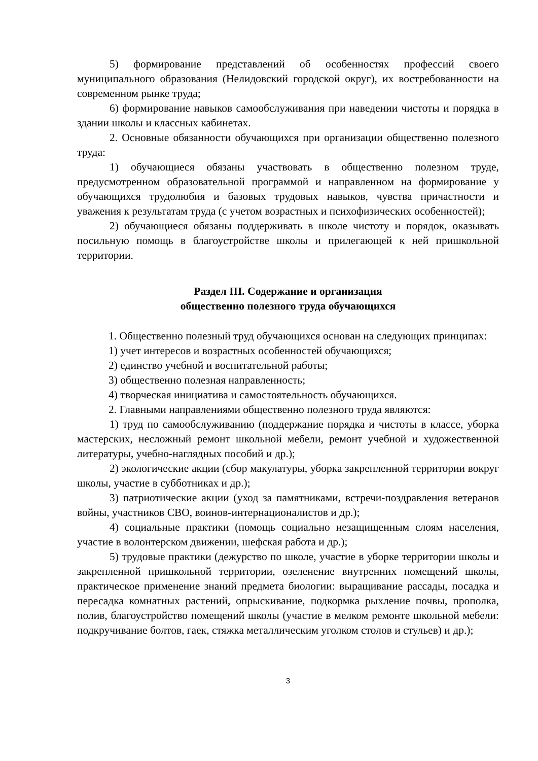5) формирование представлений об особенностях профессий своего муниципального образования (Нелидовский городской округ), их востребованности на современном рынке труда;
6) формирование навыков самообслуживания при наведении чистоты и порядка в здании школы и классных кабинетах.
2. Основные обязанности обучающихся при организации общественно полезного труда:
1) обучающиеся обязаны участвовать в общественно полезном труде, предусмотренном образовательной программой и направленном на формирование у обучающихся трудолюбия и базовых трудовых навыков, чувства причастности и уважения к результатам труда (с учетом возрастных и психофизических особенностей);
2) обучающиеся обязаны поддерживать в школе чистоту и порядок, оказывать посильную помощь в благоустройстве школы и прилегающей к ней пришкольной территории.
Раздел III. Содержание и организация
общественно полезного труда обучающихся
1. Общественно полезный труд обучающихся основан на следующих принципах:
1) учет интересов и возрастных особенностей обучающихся;
2) единство учебной и воспитательной работы;
3) общественно полезная направленность;
4) творческая инициатива и самостоятельность обучающихся.
2. Главными направлениями общественно полезного труда являются:
1) труд по самообслуживанию (поддержание порядка и чистоты в классе, уборка мастерских, несложный ремонт школьной мебели, ремонт учебной и художественной литературы, учебно-наглядных пособий и др.);
2) экологические акции (сбор макулатуры, уборка закрепленной территории вокруг школы, участие в субботниках и др.);
3) патриотические акции (уход за памятниками, встречи-поздравления ветеранов войны, участников СВО, воинов-интернационалистов и др.);
4) социальные практики (помощь социально незащищенным слоям населения, участие в волонтерском движении, шефская работа и др.);
5) трудовые практики (дежурство по школе, участие в уборке территории школы и закрепленной пришкольной территории, озеленение внутренних помещений школы, практическое применение знаний предмета биологии: выращивание рассады, посадка и пересадка комнатных растений, опрыскивание, подкормка рыхление почвы, прополка, полив, благоустройство помещений школы (участие в мелком ремонте школьной мебели: подкручивание болтов, гаек, стяжка металлическим уголком столов и стульев) и др.);
3